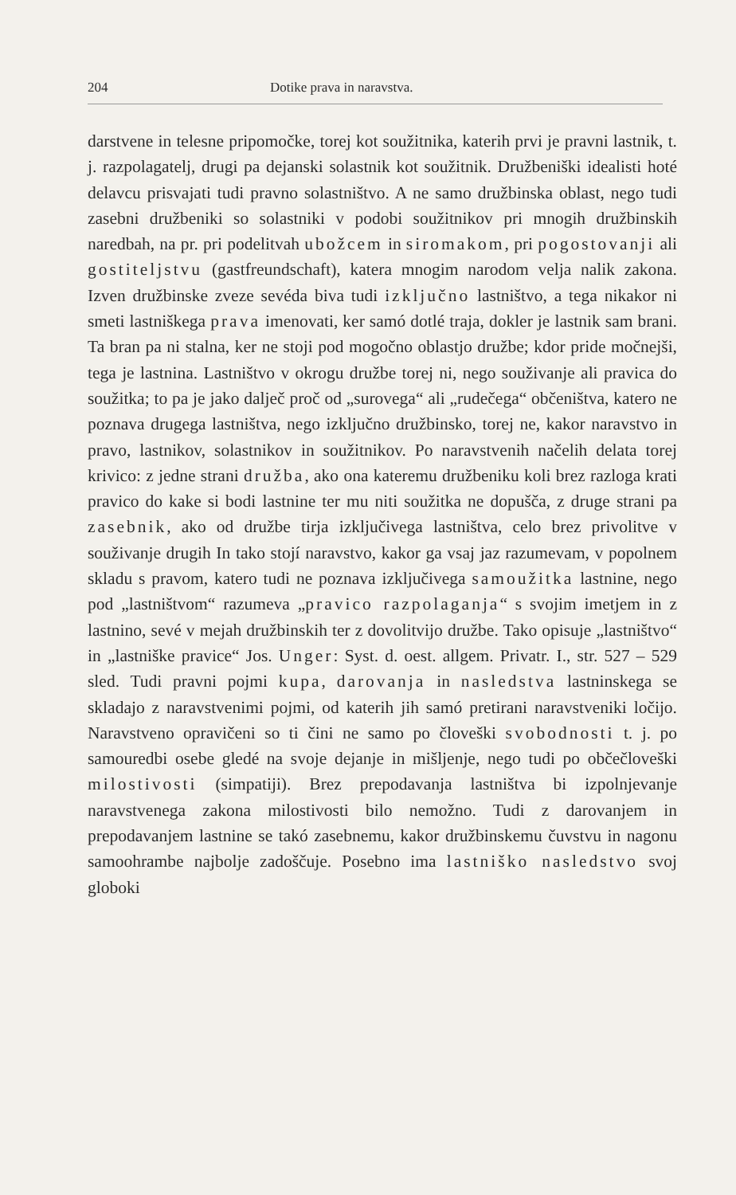204 Dotike prava in naravstva.
darstvene in telesne pripomočke, torej kot soužitnika, katerih prvi je pravni lastnik, t. j. razpolagatelj, drugi pa dejanski solastnik kot soužitnik. Družbeniški idealisti hoté delavcu prisvajati tudi pravno solastništvo. A ne samo družbinska oblast, nego tudi zasebni družbeniki so solastniki v podobi soužitnikov pri mnogih družbinskih naredbah, na pr. pri podelitvah ubožcem in siromakom, pri pogostovanji ali gostiteljstvu (gastfreundschaft), katera mnogim narodom velja nalik zakona. Izven družbinske zveze sevéda biva tudi izključno lastništvo, a tega nikakor ni smeti lastniškega prava imenovati, ker samó dotlé traja, dokler je lastnik sam brani. Ta bran pa ni stalna, ker ne stoji pod mogočno oblastjo družbe; kdor pride močnejši, tega je lastnina. Lastništvo v okrogu družbe torej ni, nego souživanje ali pravica do soužitka; to pa je jako dalječ proč od „surovega“ ali „rudečega“ občeništva, katero ne poznava drugega lastništva, nego izključno družbinsko, torej ne, kakor naravstvo in pravo, lastnikov, solastnikov in soužitnikov. Po naravstvenih načelih delata torej krivico: z jedne strani družba, ako ona kateremu družbeniku koli brez razloga krati pravico do kake si bodi lastnine ter mu niti soužitka ne dopušča, z druge strani pa zasebnik, ako od družbe tirja izključivega lastništva, celo brez privolitve v souživanje drugih In tako stojí naravstvo, kakor ga vsaj jaz razumevam, v popolnem skladu s pravom, katero tudi ne poznava izključivega samoužitka lastnine, nego pod „lastništvom“ razumeva „pravico razpolaganja“ s svojim imetjem in z lastnino, sevé v mejah družbinskih ter z dovolitvijo družbe. Tako opisuje „lastništvo“ in „lastniške pravice“ Jos. Unger: Syst. d. oest. allgem. Privatr. I., str. 527 – 529 sled. Tudi pravni pojmi kupa, darovanja in nasledstva lastninskega se skladajo z naravstvenimi pojmi, od katerih jih samó pretirani naravstveniki ločijo. Naravstveno opravičeni so ti čini ne samo po človeški svobodnosti t. j. po samouredbi osebe gledé na svoje dejanje in mišljenje, nego tudi po občečloveški milostivosti (simpatiji). Brez prepodavanja lastništva bi izpolnjevanje naravstvenega zakona milostivosti bilo nemožno. Tudi z darovanjem in prepodavanjem lastnine se takó zasebnemu, kakor družbinskemu čuvstvu in nagonu samoohrambe najbolje zadoščuje. Posebno ima lastniško nasledstvo svoj globoki